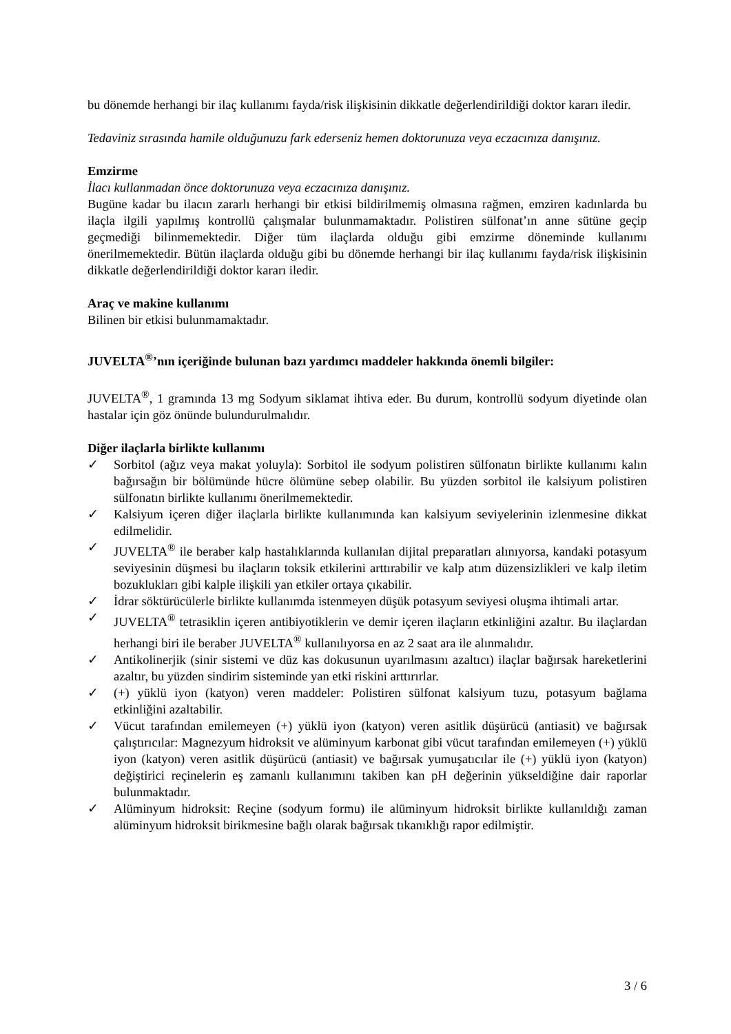bu dönemde herhangi bir ilaç kullanımı fayda/risk ilişkisinin dikkatle değerlendirildiği doktor kararı iledir.
Tedaviniz sırasında hamile olduğunuzu fark ederseniz hemen doktorunuza veya eczacınıza danışınız.
Emzirme
İlacı kullanmadan önce doktorunuza veya eczacınıza danışınız.
Bugüne kadar bu ilacın zararlı herhangi bir etkisi bildirilmemiş olmasına rağmen, emziren kadınlarda bu ilaçla ilgili yapılmış kontrollü çalışmalar bulunmamaktadır. Polistiren sülfonat’ın anne sütüne geçip geçmediği bilinmemektedir. Diğer tüm ilaçlarda olduğu gibi emzirme döneminde kullanımı önerilmemektedir. Bütün ilaçlarda olduğu gibi bu dönemde herhangi bir ilaç kullanımı fayda/risk ilişkisinin dikkatle değerlendirildiği doktor kararı iledir.
Araç ve makine kullanımı
Bilinen bir etkisi bulunmamaktadır.
JUVELTA<sup>®</sup>’nın içeriğinde bulunan bazı yardımcı maddeler hakkında önemli bilgiler:
JUVELTA<sup>®</sup>, 1 gramında 13 mg Sodyum siklamat ihtiva eder. Bu durum, kontrollü sodyum diyetinde olan hastalar için göz önünde bulundurulmalıdır.
Diğer ilaçlarla birlikte kullanımı
✓ Sorbitol (ağız veya makat yoluyla): Sorbitol ile sodyum polistiren sülfonatın birlikte kullanımı kalın bağırsağın bir bölümünde hücre ölümüne sebep olabilir. Bu yüzden sorbitol ile kalsiyum polistiren sülfonatın birlikte kullanımı önerilmemektedir.
✓ Kalsiyum içeren diğer ilaçlarla birlikte kullanımında kan kalsiyum seviyelerinin izlenmesine dikkat edilmelidir.
✓ JUVELTA<sup>®</sup> ile beraber kalp hastalıklarında kullanılan dijital preparatları alınıyorsa, kandaki potasyum seviyesinin düşmesi bu ilaçların toksik etkilerini arttırabilir ve kalp atım düzensizlikleri ve kalp iletim bozuklukları gibi kalple ilişkili yan etkiler ortaya çıkabilir.
✓ İdrar söktürücülerle birlikte kullanımda istenmeyen düşük potasyum seviyesi oluşma ihtimali artar.
✓ JUVELTA<sup>®</sup> tetrasiklin içeren antibiyotiklerin ve demir içeren ilaçların etkinliğini azaltır. Bu ilaçlardan herhangi biri ile beraber JUVELTA<sup>®</sup> kullanılıyorsa en az 2 saat ara ile alınmalıdır.
✓ Antikolinerjik (sinir sistemi ve düz kas dokusunun uyarılmasını azaltıcı) ilaçlar bağırsak hareketlerini azaltır, bu yüzden sindirim sisteminde yan etki riskini arttırırlar.
✓ (+) yüklü iyon (katyon) veren maddeler: Polistiren sülfonat kalsiyum tuzu, potasyum bağlama etkinliğini azaltabilir.
✓ Vücut tarafından emilemeyen (+) yüklü iyon (katyon) veren asitlik düşürücü (antiasit) ve bağırsak çalıştırıcılar: Magnezyum hidroksit ve alüminyum karbonat gibi vücut tarafından emilemeyen (+) yüklü iyon (katyon) veren asitlik düşürücü (antiasit) ve bağırsak yumuşatıcılar ile (+) yüklü iyon (katyon) değiştirici reçinelerin eş zamanlı kullanımını takiben kan pH değerinin yükseldiğine dair raporlar bulunmaktadır.
✓ Alüminyum hidroksit: Reçine (sodyum formu) ile alüminyum hidroksit birlikte kullanıldığı zaman alüminyum hidroksit birikmesine bağlı olarak bağırsak tıkanıklığı rapor edilmiştir.
3 / 6